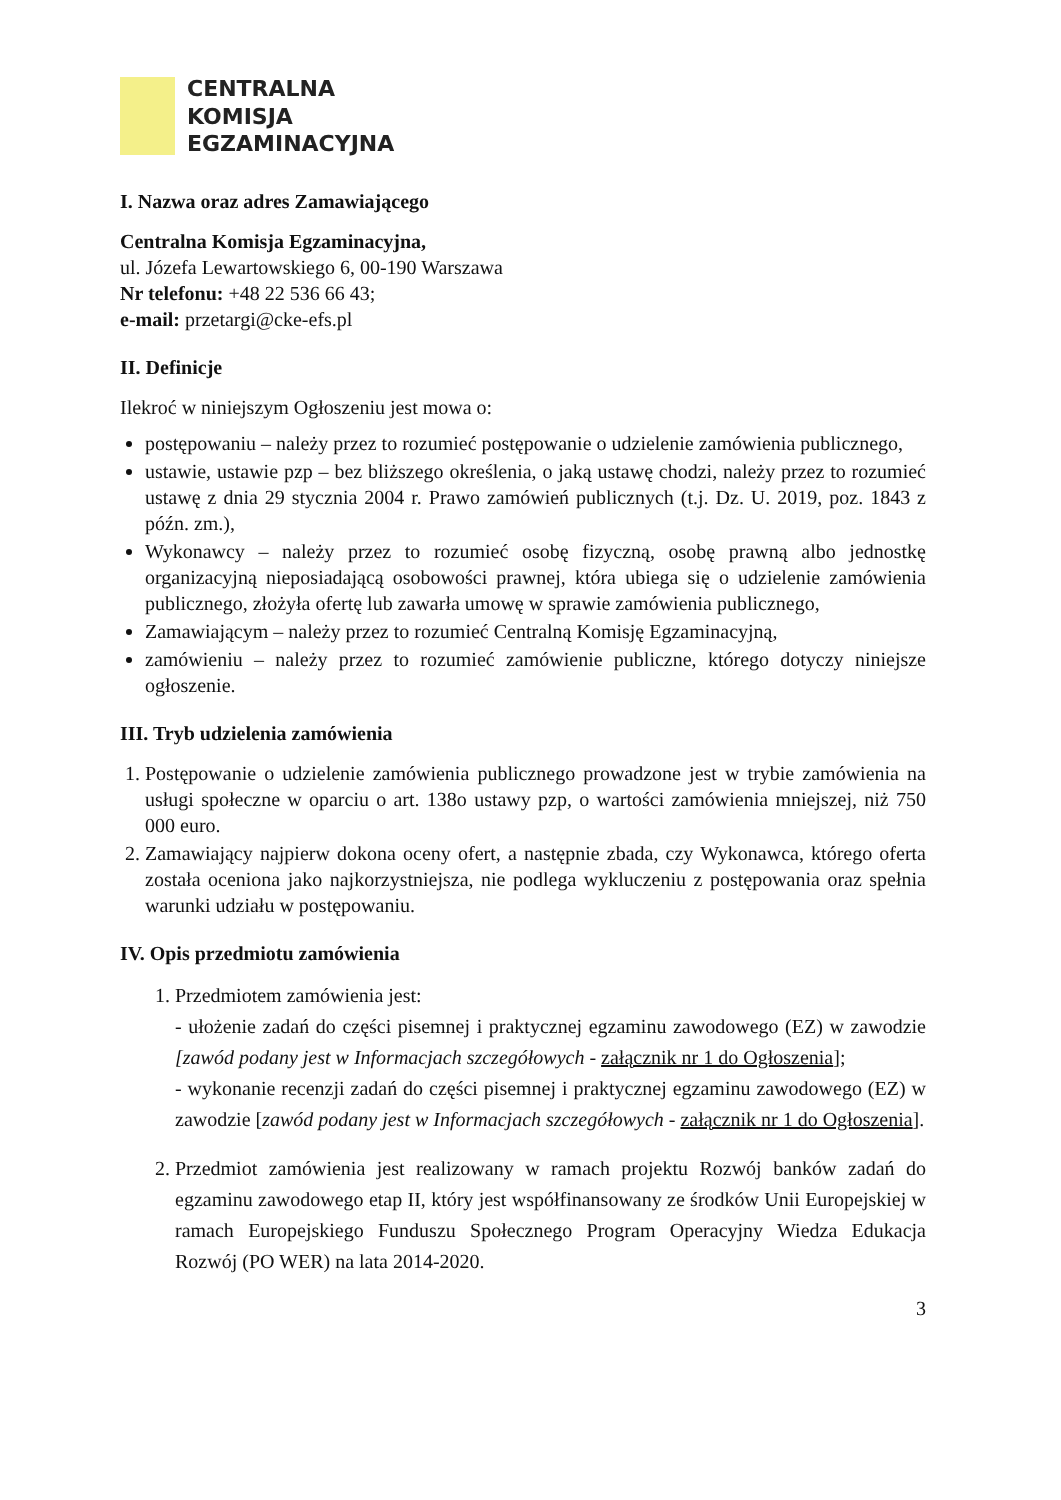CENTRALNA
KOMISJA
EGZAMINACYJNA
I. Nazwa oraz adres Zamawiającego
Centralna Komisja Egzaminacyjna,
ul. Józefa Lewartowskiego 6, 00-190 Warszawa
Nr telefonu: +48 22 536 66 43;
e-mail: przetargi@cke-efs.pl
II. Definicje
Ilekroć w niniejszym Ogłoszeniu jest mowa o:
postępowaniu – należy przez to rozumieć postępowanie o udzielenie zamówienia publicznego,
ustawie, ustawie pzp – bez bliższego określenia, o jaką ustawę chodzi, należy przez to rozumieć ustawę z dnia 29 stycznia 2004 r. Prawo zamówień publicznych (t.j. Dz. U. 2019, poz. 1843 z późn. zm.),
Wykonawcy – należy przez to rozumieć osobę fizyczną, osobę prawną albo jednostkę organizacyjną nieposiadającą osobowości prawnej, która ubiega się o udzielenie zamówienia publicznego, złożyła ofertę lub zawarła umowę w sprawie zamówienia publicznego,
Zamawiającym – należy przez to rozumieć Centralną Komisję Egzaminacyjną,
zamówieniu – należy przez to rozumieć zamówienie publiczne, którego dotyczy niniejsze ogłoszenie.
III. Tryb udzielenia zamówienia
1. Postępowanie o udzielenie zamówienia publicznego prowadzone jest w trybie zamówienia na usługi społeczne w oparciu o art. 138o ustawy pzp, o wartości zamówienia mniejszej, niż 750 000 euro.
2. Zamawiający najpierw dokona oceny ofert, a następnie zbada, czy Wykonawca, którego oferta została oceniona jako najkorzystniejsza, nie podlega wykluczeniu z postępowania oraz spełnia warunki udziału w postępowaniu.
IV. Opis przedmiotu zamówienia
1. Przedmiotem zamówienia jest:
- ułożenie zadań do części pisemnej i praktycznej egzaminu zawodowego (EZ) w zawodzie [zawód podany jest w Informacjach szczegółowych - załącznik nr 1 do Ogłoszenia];
- wykonanie recenzji zadań do części pisemnej i praktycznej egzaminu zawodowego (EZ) w zawodzie [zawód podany jest w Informacjach szczegółowych - załącznik nr 1 do Ogłoszenia].
2. Przedmiot zamówienia jest realizowany w ramach projektu Rozwój banków zadań do egzaminu zawodowego etap II, który jest współfinansowany ze środków Unii Europejskiej w ramach Europejskiego Funduszu Społecznego Program Operacyjny Wiedza Edukacja Rozwój (PO WER) na lata 2014-2020.
3